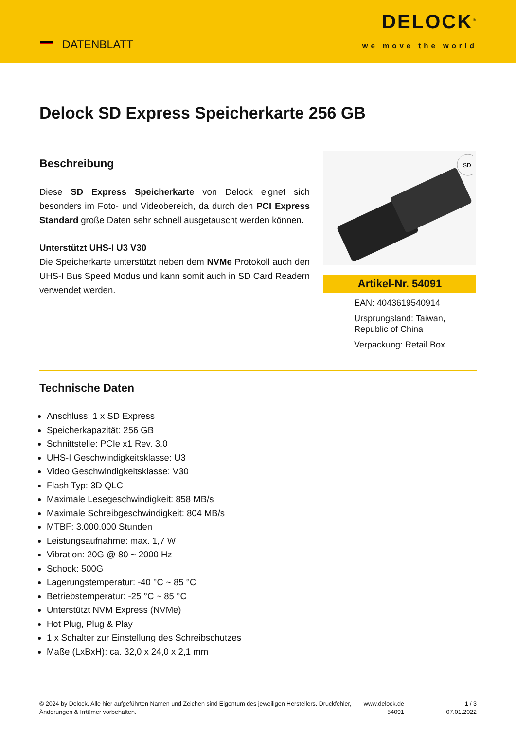DATENBLATT
DELOCK<sup>®</sup>
we move the world
Delock SD Express Speicherkarte 256 GB
Beschreibung
Diese SD Express Speicherkarte von Delock eignet sich besonders im Foto- und Videobereich, da durch den PCI Express Standard große Daten sehr schnell ausgetauscht werden können.
Unterstützt UHS-I U3 V30
Die Speicherkarte unterstützt neben dem NVMe Protokoll auch den UHS-I Bus Speed Modus und kann somit auch in SD Card Readern verwendet werden.
SD
Artikel-Nr. 54091
EAN: 4043619540914
Ursprungsland: Taiwan, Republic of China
Verpackung: Retail Box
Technische Daten
Anschluss: 1 x SD Express
Speicherkapazität: 256 GB
Schnittstelle: PCIe x1 Rev. 3.0
UHS-I Geschwindigkeitsklasse: U3
Video Geschwindigkeitsklasse: V30
Flash Typ: 3D QLC
Maximale Lesegeschwindigkeit: 858 MB/s
Maximale Schreibgeschwindigkeit: 804 MB/s
MTBF: 3.000.000 Stunden
Leistungsaufnahme: max. 1,7 W
Vibration: 20G @ 80 ~ 2000 Hz
Schock: 500G
Lagerungstemperatur: -40 °C ~ 85 °C
Betriebstemperatur: -25 °C ~ 85 °C
Unterstützt NVM Express (NVMe)
Hot Plug, Plug & Play
1 x Schalter zur Einstellung des Schreibschutzes
Maße (LxBxH): ca. 32,0 x 24,0 x 2,1 mm
© 2024 by Delock. Alle hier aufgeführten Namen und Zeichen sind Eigentum des jeweiligen Herstellers. Druckfehler, Änderungen & Irrtümer vorbehalten.
www.delock.de 54091
1 / 3
07.01.2022